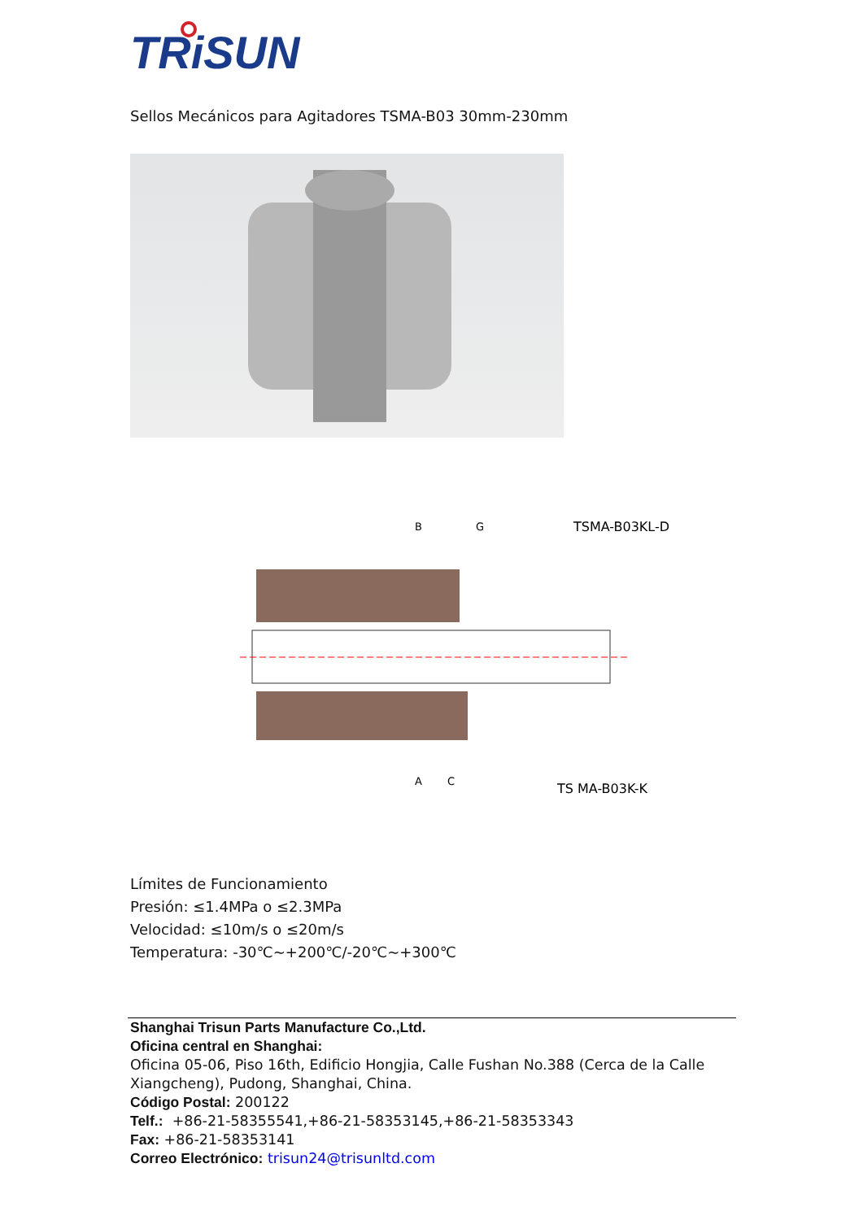TRiSUN
Sellos Mecánicos para Agitadores TSMA-B03 30mm-230mm
TSMA-B03KL-D
TS MA-B03K-K
B
G
A
C
Límites de Funcionamiento
Presión: ≤1.4MPa o ≤2.3MPa
Velocidad: ≤10m/s o ≤20m/s
Temperatura: -30℃~+200℃/-20℃~+300℃
Shanghai Trisun Parts Manufacture Co.,Ltd.
Oficina central en Shanghai:
Oficina 05-06, Piso 16th, Edificio Hongjia, Calle Fushan No.388 (Cerca de la Calle Xiangcheng), Pudong, Shanghai, China.
Código Postal: 200122
Telf.: +86-21-58355541,+86-21-58353145,+86-21-58353343
Fax: +86-21-58353141
Correo Electrónico: trisun24@trisunltd.com